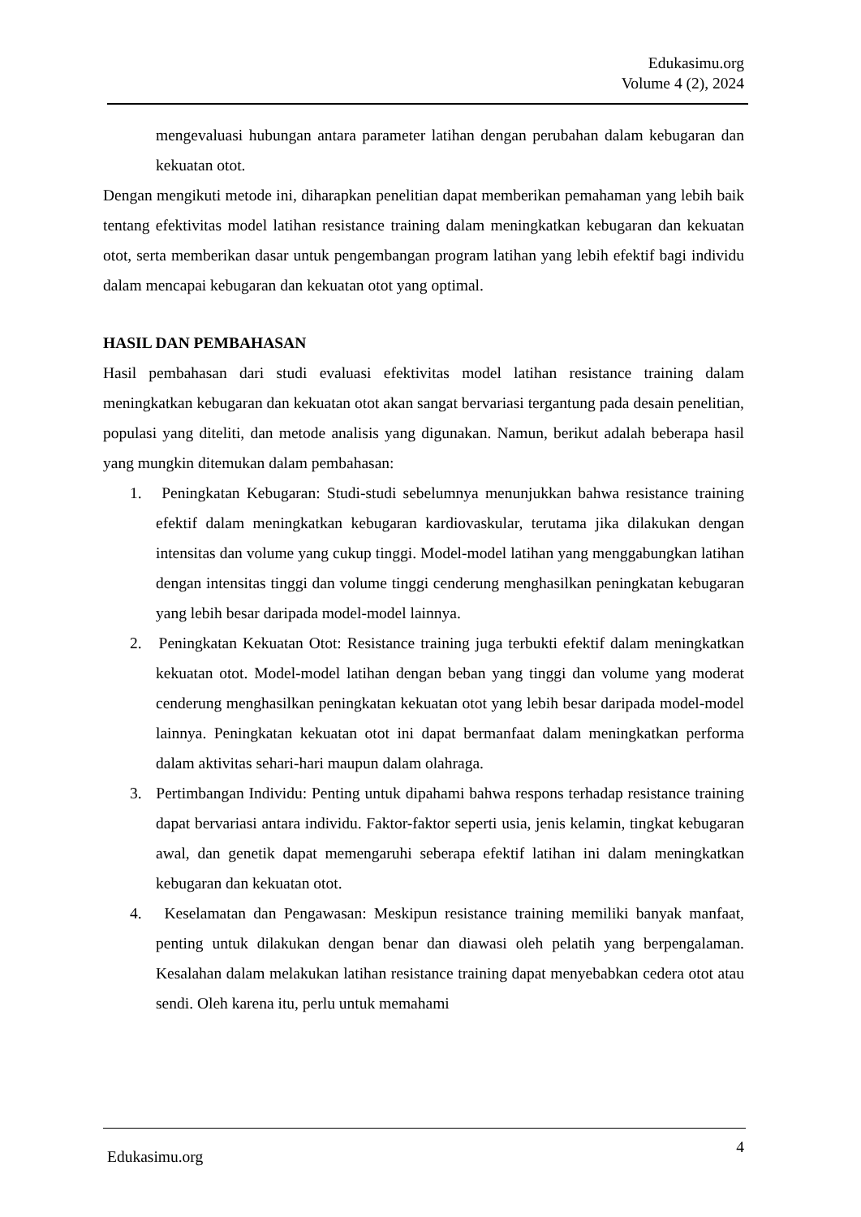Edukasimu.org
Volume 4 (2), 2024
mengevaluasi hubungan antara parameter latihan dengan perubahan dalam kebugaran dan kekuatan otot.
Dengan mengikuti metode ini, diharapkan penelitian dapat memberikan pemahaman yang lebih baik tentang efektivitas model latihan resistance training dalam meningkatkan kebugaran dan kekuatan otot, serta memberikan dasar untuk pengembangan program latihan yang lebih efektif bagi individu dalam mencapai kebugaran dan kekuatan otot yang optimal.
HASIL DAN PEMBAHASAN
Hasil pembahasan dari studi evaluasi efektivitas model latihan resistance training dalam meningkatkan kebugaran dan kekuatan otot akan sangat bervariasi tergantung pada desain penelitian, populasi yang diteliti, dan metode analisis yang digunakan. Namun, berikut adalah beberapa hasil yang mungkin ditemukan dalam pembahasan:
1. Peningkatan Kebugaran: Studi-studi sebelumnya menunjukkan bahwa resistance training efektif dalam meningkatkan kebugaran kardiovaskular, terutama jika dilakukan dengan intensitas dan volume yang cukup tinggi. Model-model latihan yang menggabungkan latihan dengan intensitas tinggi dan volume tinggi cenderung menghasilkan peningkatan kebugaran yang lebih besar daripada model-model lainnya.
2. Peningkatan Kekuatan Otot: Resistance training juga terbukti efektif dalam meningkatkan kekuatan otot. Model-model latihan dengan beban yang tinggi dan volume yang moderat cenderung menghasilkan peningkatan kekuatan otot yang lebih besar daripada model-model lainnya. Peningkatan kekuatan otot ini dapat bermanfaat dalam meningkatkan performa dalam aktivitas sehari-hari maupun dalam olahraga.
3. Pertimbangan Individu: Penting untuk dipahami bahwa respons terhadap resistance training dapat bervariasi antara individu. Faktor-faktor seperti usia, jenis kelamin, tingkat kebugaran awal, dan genetik dapat memengaruhi seberapa efektif latihan ini dalam meningkatkan kebugaran dan kekuatan otot.
4. Keselamatan dan Pengawasan: Meskipun resistance training memiliki banyak manfaat, penting untuk dilakukan dengan benar dan diawasi oleh pelatih yang berpengalaman. Kesalahan dalam melakukan latihan resistance training dapat menyebabkan cedera otot atau sendi. Oleh karena itu, perlu untuk memahami
Edukasimu.org 4